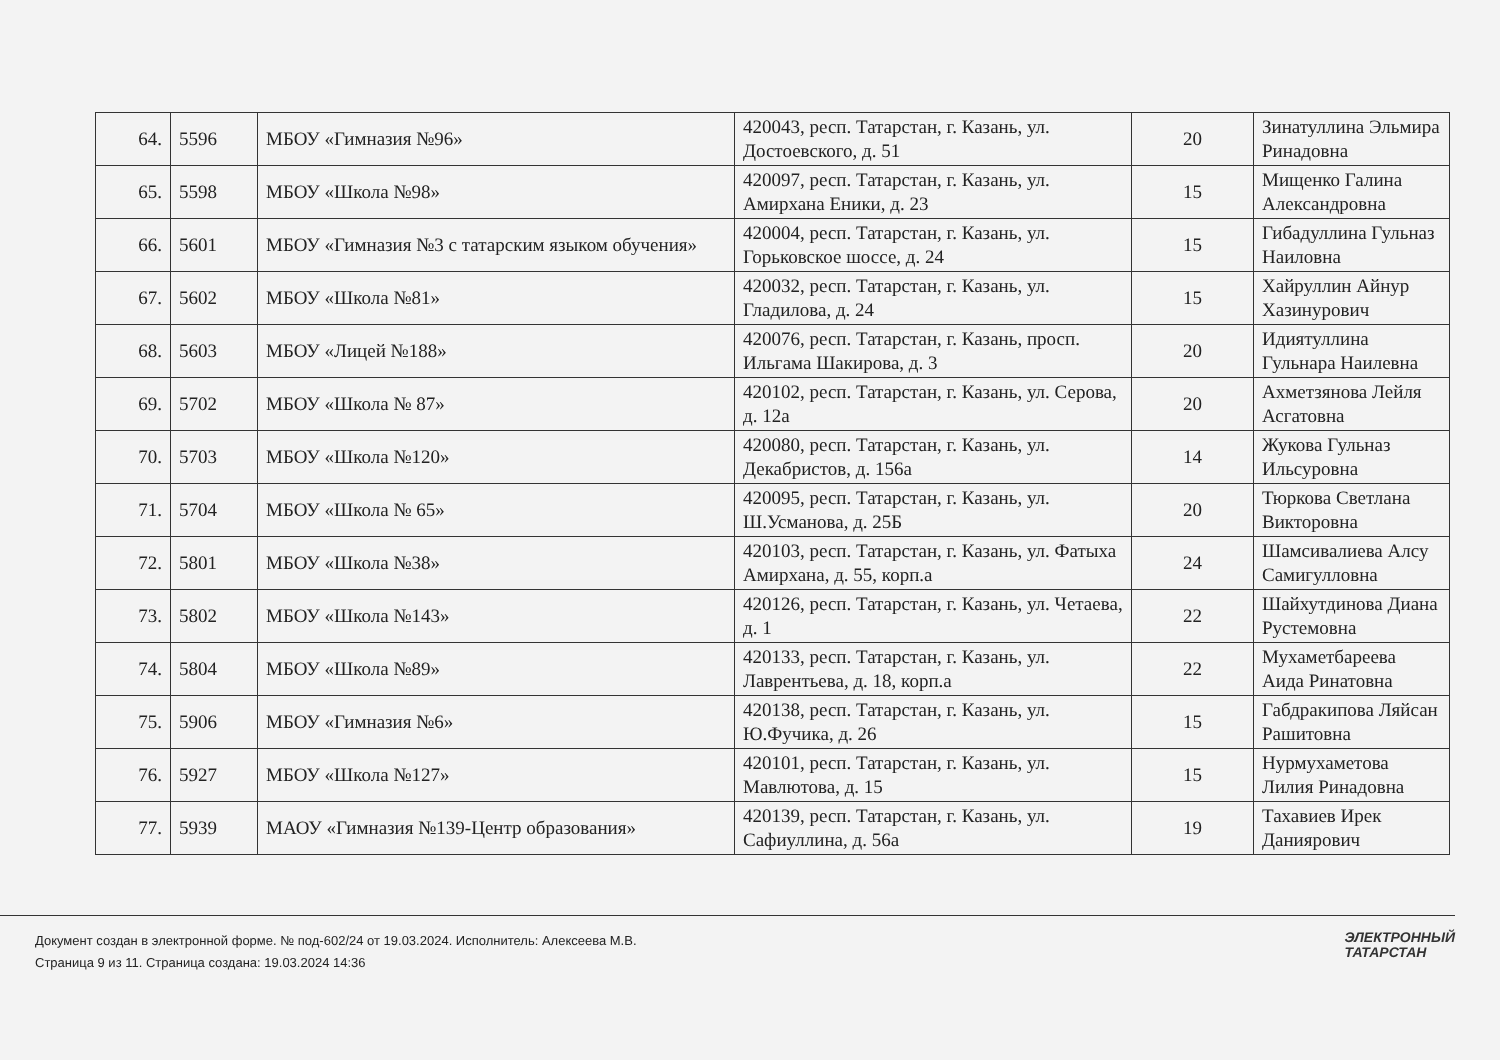| 64. | 5596 | МБОУ «Гимназия №96» | 420043, респ. Татарстан, г. Казань, ул. Достоевского, д. 51 | 20 | Зинатуллина Эльмира Ринадовна |
| 65. | 5598 | МБОУ «Школа №98» | 420097, респ. Татарстан, г. Казань, ул. Амирхана Еники, д. 23 | 15 | Мищенко Галина Александровна |
| 66. | 5601 | МБОУ «Гимназия №3 с татарским языком обучения» | 420004, респ. Татарстан, г. Казань, ул. Горьковское шоссе, д. 24 | 15 | Гибадуллина Гульназ Наиловна |
| 67. | 5602 | МБОУ «Школа №81» | 420032, респ. Татарстан, г. Казань, ул. Гладилова, д. 24 | 15 | Хайруллин Айнур Хазинурович |
| 68. | 5603 | МБОУ «Лицей №188» | 420076, респ. Татарстан, г. Казань, просп. Ильгама Шакирова, д. 3 | 20 | Идиятуллина Гульнара Наилевна |
| 69. | 5702 | МБОУ «Школа № 87» | 420102, респ. Татарстан, г. Казань, ул. Серова, д. 12а | 20 | Ахметзянова Лейля Асгатовна |
| 70. | 5703 | МБОУ «Школа №120» | 420080, респ. Татарстан, г. Казань, ул. Декабристов, д. 156а | 14 | Жукова Гульназ Ильсуровна |
| 71. | 5704 | МБОУ «Школа № 65» | 420095, респ. Татарстан, г. Казань, ул. Ш.Усманова, д. 25Б | 20 | Тюркова Светлана Викторовна |
| 72. | 5801 | МБОУ «Школа №38» | 420103, респ. Татарстан, г. Казань, ул. Фатыха Амирхана, д. 55, корп.а | 24 | Шамсивалиева Алсу Самигулловна |
| 73. | 5802 | МБОУ «Школа №143» | 420126, респ. Татарстан, г. Казань, ул. Четаева, д. 1 | 22 | Шайхутдинова Диана Рустемовна |
| 74. | 5804 | МБОУ «Школа №89» | 420133, респ. Татарстан, г. Казань, ул. Лаврентьева, д. 18, корп.а | 22 | Мухаметбареева Аида Ринатовна |
| 75. | 5906 | МБОУ «Гимназия №6» | 420138, респ. Татарстан, г. Казань, ул. Ю.Фучика, д. 26 | 15 | Габдракипова Ляйсан Рашитовна |
| 76. | 5927 | МБОУ «Школа №127» | 420101, респ. Татарстан, г. Казань, ул. Мавлютова, д. 15 | 15 | Нурмухаметова Лилия Ринадовна |
| 77. | 5939 | МАОУ «Гимназия №139-Центр образования» | 420139, респ. Татарстан, г. Казань, ул. Сафиуллина, д. 56а | 19 | Тахавиев Ирек Даниярович |
Документ создан в электронной форме. № под-602/24 от 19.03.2024. Исполнитель: Алексеева М.В.
Страница 9 из 11. Страница создана: 19.03.2024 14:36
ЭЛЕКТРОННЫЙ
ТАТАРСТАН